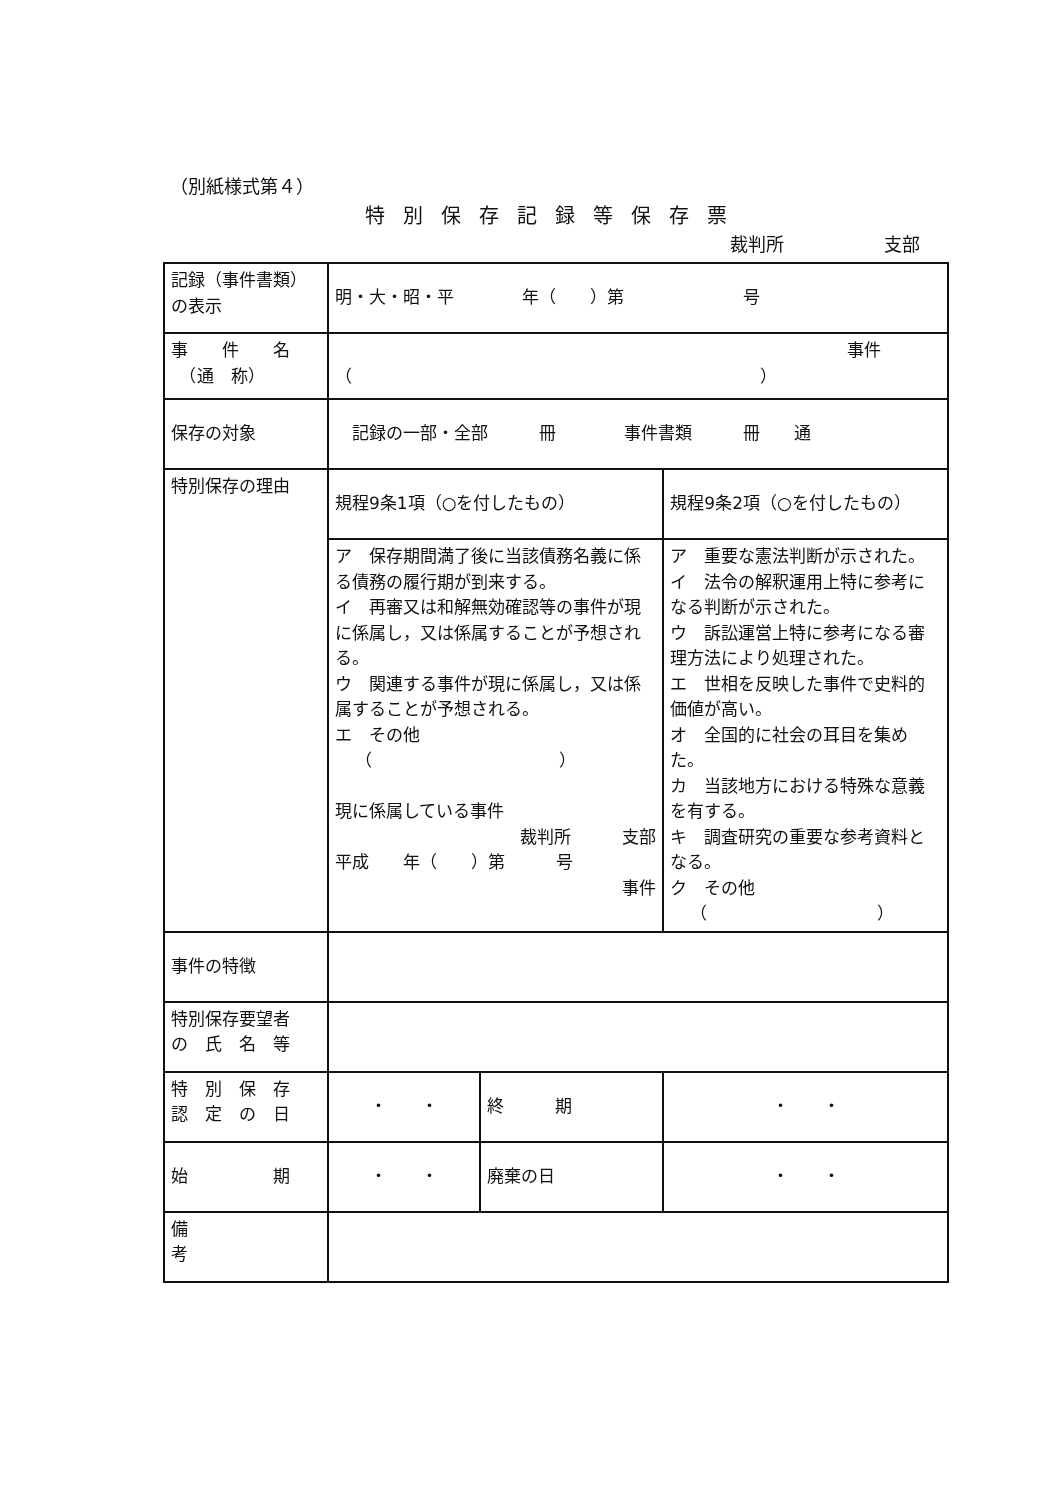（別紙様式第４）
特別保存記録等保存票
裁判所 支部
| 記録（事件書類）の表示 | 明・大・昭・平 年（ ）第 号 | | |
| 事 件 名 （通 称） | 事件 （ ） | | |
| 保存の対象 | 記録の一部・全部 冊 事件書類 冊 通 | | |
| 特別保存の理由 | 規程9条1項（○を付したもの） | | 規程9条2項（○を付したもの） |
| | ア 保存期間満了後に当該債務名義に係る債務の履行期が到来する。 イ 再審又は和解無効確認等の事件が現に係属し，又は係属することが予想される。 ウ 関連する事件が現に係属し，又は係属することが予想される。 エ その他 （ ） 現に係属している事件 裁判所 支部 平成 年（ ）第 号 事件 | | ア 重要な憲法判断が示された。 イ 法令の解釈運用上特に参考になる判断が示された。 ウ 訴訟運営上特に参考になる審理方法により処理された。 エ 世相を反映した事件で史料的価値が高い。 オ 全国的に社会の耳目を集めた。 カ 当該地方における特殊な意義を有する。 キ 調査研究の重要な参考資料となる。 ク その他 （ ） |
| 事件の特徴 | | | |
| 特別保存要望者 の 氏 名 等 | | | |
| 特 別 保 存 認 定 の 日 | ・ ・ | 終 期 | ・ ・ |
| 始 期 | ・ ・ | 廃棄の日 | ・ ・ |
| 備 考 | | | |